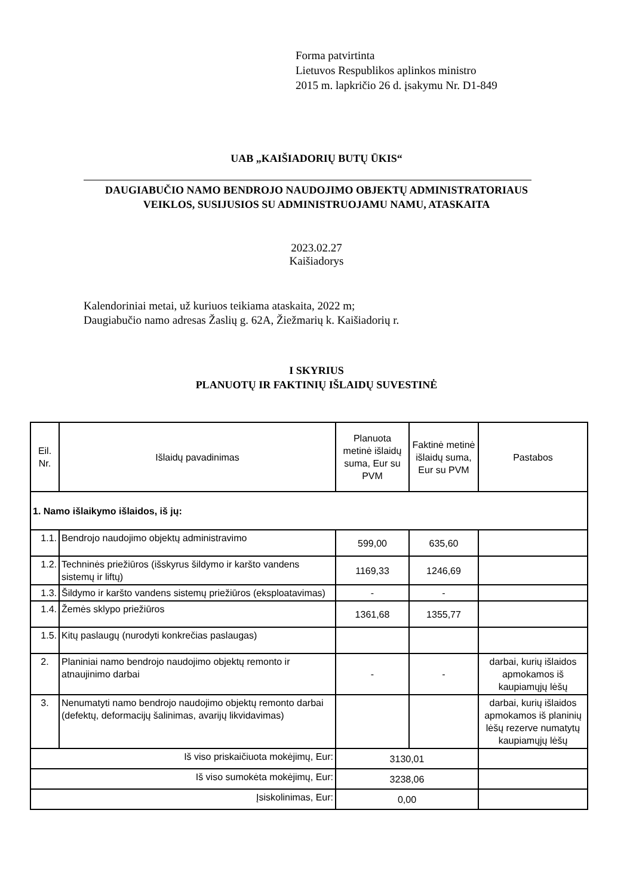Forma patvirtinta
Lietuvos Respublikos aplinkos ministro
2015 m. lapkričio 26 d. įsakymu Nr. D1-849
UAB „KAIŠIADORIŲ BUTŲ ŪKIS“
DAUGIABUČIO NAMO BENDROJO NAUDOJIMO OBJEKTŲ ADMINISTRATORIAUS
VEIKLOS, SUSIJUSIOS SU ADMINISTRUOJAMU NAMU, ATASKAITA
2023.02.27
Kaišiadorys
Kalendoriniai metai, už kuriuos teikiama ataskaita, 2022 m;
Daugiabučio namo adresas Žaslių g. 62A, Žiežmarių k. Kaišiadorių r.
I SKYRIUS
PLANUOTŲ IR FAKTINIŲ IŠLAIDŲ SUVESTINĖ
| Eil. Nr. | Išlaidų pavadinimas | Planuota metinė išlaidų suma, Eur su PVM | Faktinė metinė išlaidų suma, Eur su PVM | Pastabos |
| --- | --- | --- | --- | --- |
| 1. Namo išlaikymo išlaidos, iš jų: | | | | |
| 1.1. | Bendrojo naudojimo objektų administravimo | 599,00 | 635,60 | |
| 1.2. | Techninės priežiūros (išskyrus šildymo ir karšto vandens sistemų ir liftų) | 1169,33 | 1246,69 | |
| 1.3. | Šildymo ir karšto vandens sistemų priežiūros (eksploatavimas) | - | - | |
| 1.4. | Žemės sklypo priežiūros | 1361,68 | 1355,77 | |
| 1.5. | Kitų paslaugų (nurodyti konkrečias paslaugas) | | | |
| 2. | Planiniai namo bendrojo naudojimo objektų remonto ir atnaujinimo darbai | - | - | darbai, kurių išlaidos apmokamos iš kaupiamųjų lėšų |
| 3. | Nenumatyti namo bendrojo naudojimo objektų remonto darbai (defektų, deformacijų šalinimas, avarijų likvidavimas) | | | darbai, kurių išlaidos apmokamos iš planinių lėšų rezerve numatytų kaupiamųjų lėšų |
| Iš viso priskaičiuota mokėjimų, Eur: | | 3130,01 | | |
| Iš viso sumokėta mokėjimų, Eur: | | 3238,06 | | |
| Įsiskolinimas, Eur: | | 0,00 | | |